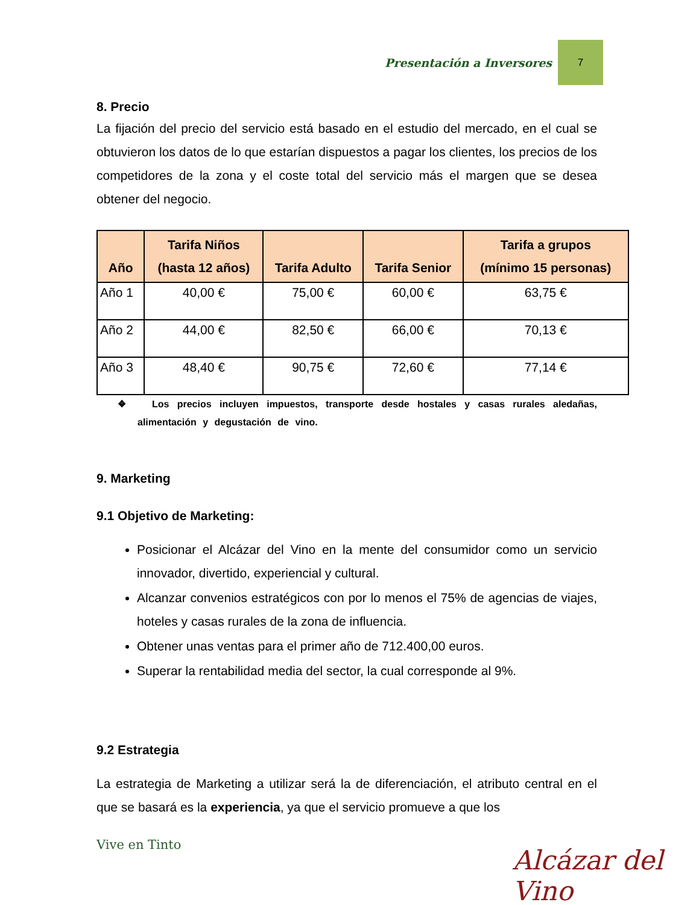Presentación a Inversores 7
8. Precio
La fijación del precio del servicio está basado en el estudio del mercado, en el cual se obtuvieron los datos de lo que estarían dispuestos a pagar los clientes, los precios de los competidores de la zona y el coste total del servicio más el margen que se desea obtener del negocio.
| Año | Tarifa Niños (hasta 12 años) | Tarifa Adulto | Tarifa Senior | Tarifa a grupos (mínimo 15 personas) |
| --- | --- | --- | --- | --- |
| Año 1 | 40,00 € | 75,00 € | 60,00 € | 63,75 € |
| Año 2 | 44,00 € | 82,50 € | 66,00 € | 70,13 € |
| Año 3 | 48,40 € | 90,75 € | 72,60 € | 77,14 € |
❖ Los precios incluyen impuestos, transporte desde hostales y casas rurales aledañas, alimentación y degustación de vino.
9. Marketing
9.1 Objetivo de Marketing:
Posicionar el Alcázar del Vino en la mente del consumidor como un servicio innovador, divertido, experiencial y cultural.
Alcanzar convenios estratégicos con por lo menos el 75% de agencias de viajes, hoteles y casas rurales de la zona de influencia.
Obtener unas ventas para el primer año de 712.400,00 euros.
Superar la rentabilidad media del sector, la cual corresponde al 9%.
9.2 Estrategia
La estrategia de Marketing a utilizar será la de diferenciación, el atributo central en el que se basará es la experiencia, ya que el servicio promueve a que los
Vive en Tinto Alcázar del Vino